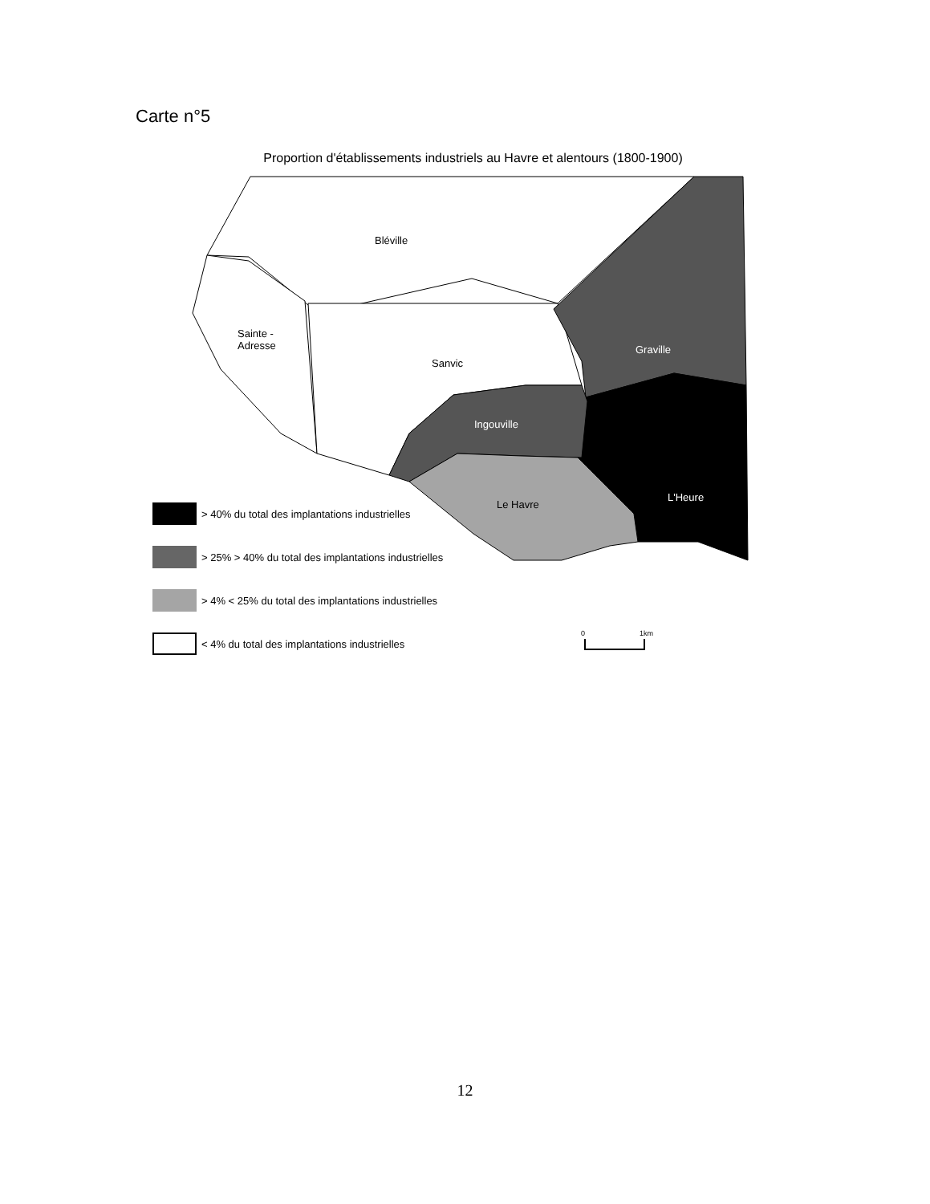Carte n°5
Proportion d'établissements industriels au Havre et alentours (1800-1900)
Bléville
Sainte -
Adresse
Sanvic
Graville
Ingouville
Le Havre
L'Heure
> 40% du total des implantations industrielles
> 25% > 40% du total des implantations industrielles
> 4% < 25% du total des implantations industrielles
< 4% du total des implantations industrielles
0 1km
12